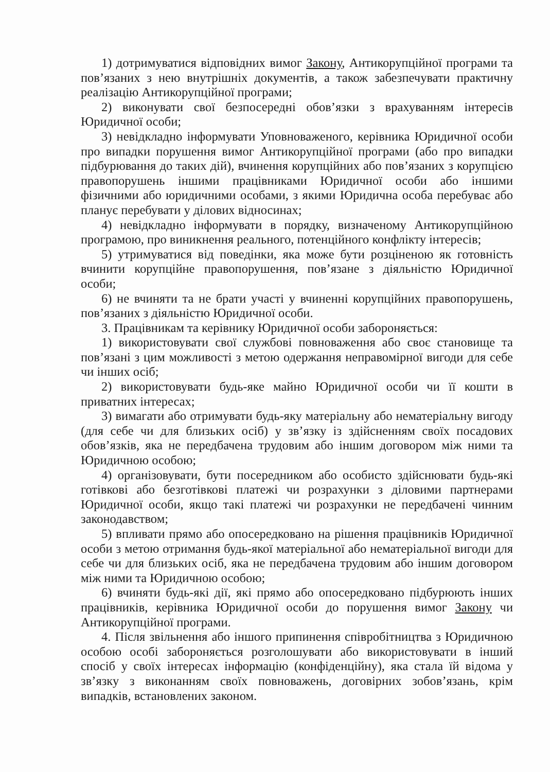1) дотримуватися відповідних вимог Закону, Антикорупційної програми та пов’язаних з нею внутрішніх документів, а також забезпечувати практичну реалізацію Антикорупційної програми;
2) виконувати свої безпосередні обов’язки з врахуванням інтересів Юридичної особи;
3) невідкладно інформувати Уповноваженого, керівника Юридичної особи про випадки порушення вимог Антикорупційної програми (або про випадки підбурювання до таких дій), вчинення корупційних або пов’язаних з корупцією правопорушень іншими працівниками Юридичної особи або іншими фізичними або юридичними особами, з якими Юридична особа перебуває або планує перебувати у ділових відносинах;
4) невідкладно інформувати в порядку, визначеному Антикорупційною програмою, про виникнення реального, потенційного конфлікту інтересів;
5) утримуватися від поведінки, яка може бути розціненою як готовність вчинити корупційне правопорушення, пов’язане з діяльністю Юридичної особи;
6) не вчиняти та не брати участі у вчиненні корупційних правопорушень, пов’язаних з діяльністю Юридичної особи.
3. Працівникам та керівнику Юридичної особи забороняється:
1) використовувати свої службові повноваження або своє становище та пов’язані з цим можливості з метою одержання неправомірної вигоди для себе чи інших осіб;
2) використовувати будь-яке майно Юридичної особи чи її кошти в приватних інтересах;
3) вимагати або отримувати будь-яку матеріальну або нематеріальну вигоду (для себе чи для близьких осіб) у зв’язку із здійсненням своїх посадових обов’язків, яка не передбачена трудовим або іншим договором між ними та Юридичною особою;
4) організовувати, бути посередником або особисто здійснювати будь-які готівкові або безготівкові платежі чи розрахунки з діловими партнерами Юридичної особи, якщо такі платежі чи розрахунки не передбачені чинним законодавством;
5) впливати прямо або опосередковано на рішення працівників Юридичної особи з метою отримання будь-якої матеріальної або нематеріальної вигоди для себе чи для близьких осіб, яка не передбачена трудовим або іншим договором між ними та Юридичною особою;
6) вчиняти будь-які дії, які прямо або опосередковано підбурюють інших працівників, керівника Юридичної особи до порушення вимог Закону чи Антикорупційної програми.
4. Після звільнення або іншого припинення співробітництва з Юридичною особою особі забороняється розголошувати або використовувати в інший спосіб у своїх інтересах інформацію (конфіденційну), яка стала їй відома у зв’язку з виконанням своїх повноважень, договірних зобов’язань, крім випадків, встановлених законом.